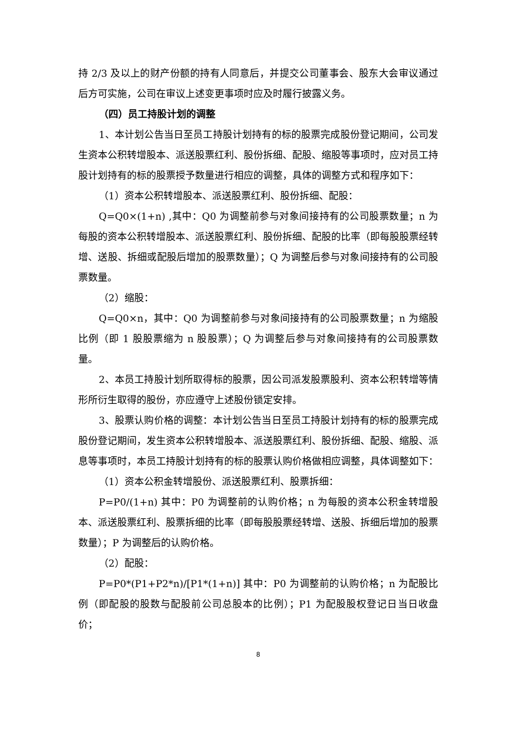持 2/3 及以上的财产份额的持有人同意后，并提交公司董事会、股东大会审议通过后方可实施，公司在审议上述变更事项时应及时履行披露义务。
（四）员工持股计划的调整
1、本计划公告当日至员工持股计划持有的标的股票完成股份登记期间，公司发生资本公积转增股本、派送股票红利、股份拆细、配股、缩股等事项时，应对员工持股计划持有的标的股票授予数量进行相应的调整，具体的调整方式和程序如下：
（1）资本公积转增股本、派送股票红利、股份拆细、配股：
Q=Q0×(1+n) ,其中：Q0 为调整前参与对象间接持有的公司股票数量；n 为每股的资本公积转增股本、派送股票红利、股份拆细、配股的比率（即每股股票经转增、送股、拆细或配股后增加的股票数量）；Q 为调整后参与对象间接持有的公司股票数量。
（2）缩股：
Q=Q0×n，其中：Q0 为调整前参与对象间接持有的公司股票数量；n 为缩股比例（即 1 股股票缩为 n 股股票）；Q 为调整后参与对象间接持有的公司股票数量。
2、本员工持股计划所取得标的股票，因公司派发股票股利、资本公积转增等情形所衍生取得的股份，亦应遵守上述股份锁定安排。
3、股票认购价格的调整：本计划公告当日至员工持股计划持有的标的股票完成股份登记期间，发生资本公积转增股本、派送股票红利、股份拆细、配股、缩股、派息等事项时，本员工持股计划持有的标的股票认购价格做相应调整，具体调整如下：
（1）资本公积金转增股份、派送股票红利、股票拆细：
P=P0/(1+n) 其中：P0 为调整前的认购价格；n 为每股的资本公积金转增股本、派送股票红利、股票拆细的比率（即每股股票经转增、送股、拆细后增加的股票数量）；P 为调整后的认购价格。
（2）配股：
P=P0*(P1+P2*n)/[P1*(1+n)] 其中：P0 为调整前的认购价格；n 为配股比例（即配股的股数与配股前公司总股本的比例）；P1 为配股股权登记日当日收盘价；
8